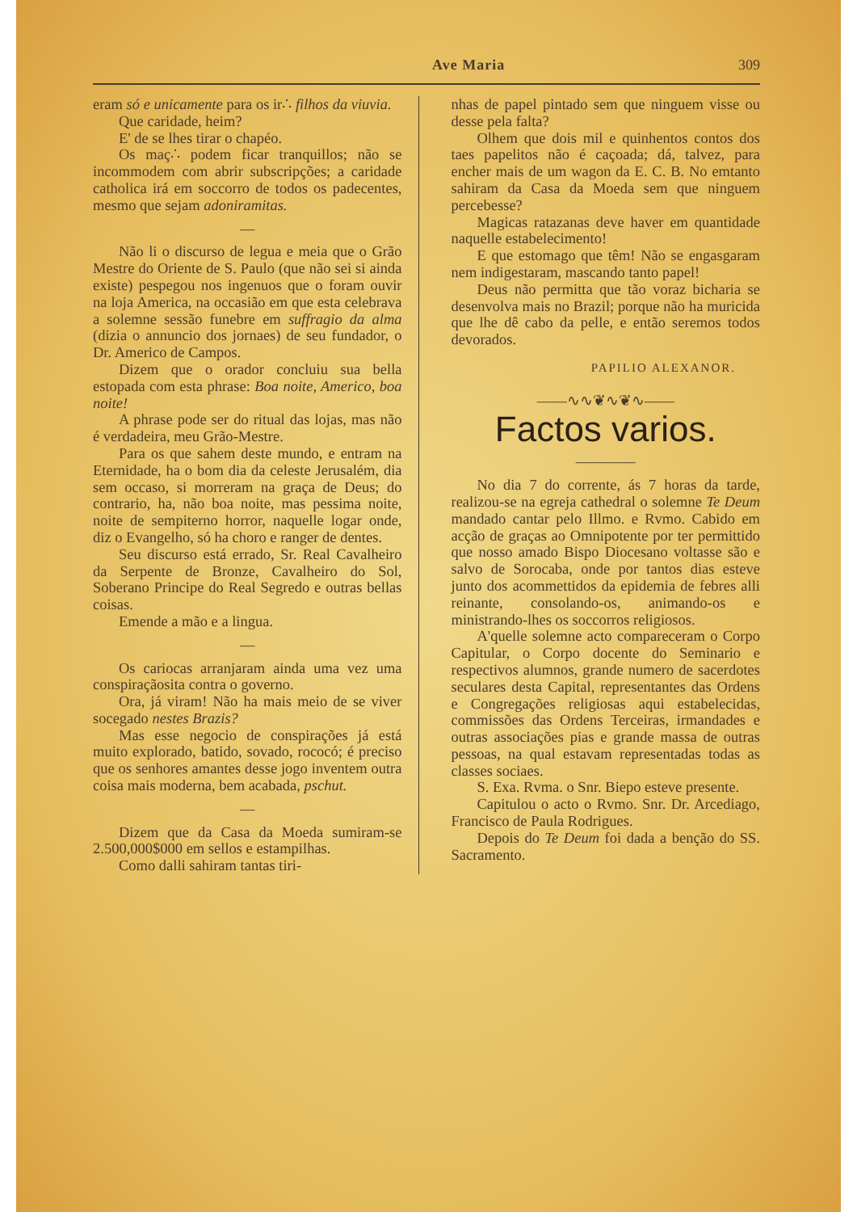Ave Maria 309
eram só e unicamente para os ir∴ filhos da viuvia.
Que caridade, heim?
E' de se lhes tirar o chapéo.
Os maç∴ podem ficar tranquillos; não se incommodem com abrir subscripções; a caridade catholica irá em soccorro de todos os padecentes, mesmo que sejam adoniramitas.
—
Não li o discurso de legua e meia que o Grão Mestre do Oriente de S. Paulo (que não sei si ainda existe) pespegou nos ingenuos que o foram ouvir na loja America, na occasião em que esta celebrava a solemne sessão funebre em suffragio da alma (dizia o annuncio dos jornaes) de seu fundador, o Dr. Americo de Campos.
Dizem que o orador concluiu sua bella estopada com esta phrase: Boa noite, Americo, boa noite!
A phrase pode ser do ritual das lojas, mas não é verdadeira, meu Grão-Mestre.
Para os que sahem deste mundo, e entram na Eternidade, ha o bom dia da celeste Jerusalém, dia sem occaso, si morreram na graça de Deus; do contrario, ha, não boa noite, mas pessima noite, noite de sempiterno horror, naquelle logar onde, diz o Evangelho, só ha choro e ranger de dentes.
Seu discurso está errado, Sr. Real Cavalheiro da Serpente de Bronze, Cavalheiro do Sol, Soberano Principe do Real Segredo e outras bellas coisas.
Emende a mão e a lingua.
—
Os cariocas arranjaram ainda uma vez uma conspiraçãosita contra o governo.
Ora, já viram! Não ha mais meio de se viver socegado nestes Brazis?
Mas esse negocio de conspirações já está muito explorado, batido, sovado, rococó; é preciso que os senhores amantes desse jogo inventem outra coisa mais moderna, bem acabada, pschut.
—
Dizem que da Casa da Moeda sumiram-se 2.500,000$000 em sellos e estampilhas.
Como dalli sahiram tantas tiri-
nhas de papel pintado sem que ninguem visse ou desse pela falta?
Olhem que dois mil e quinhentos contos dos taes papelitos não é caçoada; dá, talvez, para encher mais de um wagon da E. C. B. No emtanto sahiram da Casa da Moeda sem que ninguem percebesse?
Magicas ratazanas deve haver em quantidade naquelle estabelecimento!
E que estomago que têm! Não se engasgaram nem indigestaram, mascando tanto papel!
Deus não permitta que tão voraz bicharia se desenvolva mais no Brazil; porque não ha muricida que lhe dê cabo da pelle, e então seremos todos devorados.
PAPILIO ALEXANOR.
——∿∿❦∿❦∿——
Factos varios.
————
No dia 7 do corrente, ás 7 horas da tarde, realizou-se na egreja cathedral o solemne Te Deum mandado cantar pelo Illmo. e Rvmo. Cabido em acção de graças ao Omnipotente por ter permittido que nosso amado Bispo Diocesano voltasse são e salvo de Sorocaba, onde por tantos dias esteve junto dos acommettidos da epidemia de febres alli reinante, consolando-os, animando-os e ministrando-lhes os soccorros religiosos.
A'quelle solemne acto compareceram o Corpo Capitular, o Corpo docente do Seminario e respectivos alumnos, grande numero de sacerdotes seculares desta Capital, representantes das Ordens e Congregações religiosas aqui estabelecidas, commissões das Ordens Terceiras, irmandades e outras associações pias e grande massa de outras pessoas, na qual estavam representadas todas as classes sociaes.
S. Exa. Rvma. o Snr. Biepo esteve presente.
Capitulou o acto o Rvmo. Snr. Dr. Arcediago, Francisco de Paula Rodrigues.
Depois do Te Deum foi dada a benção do SS. Sacramento.